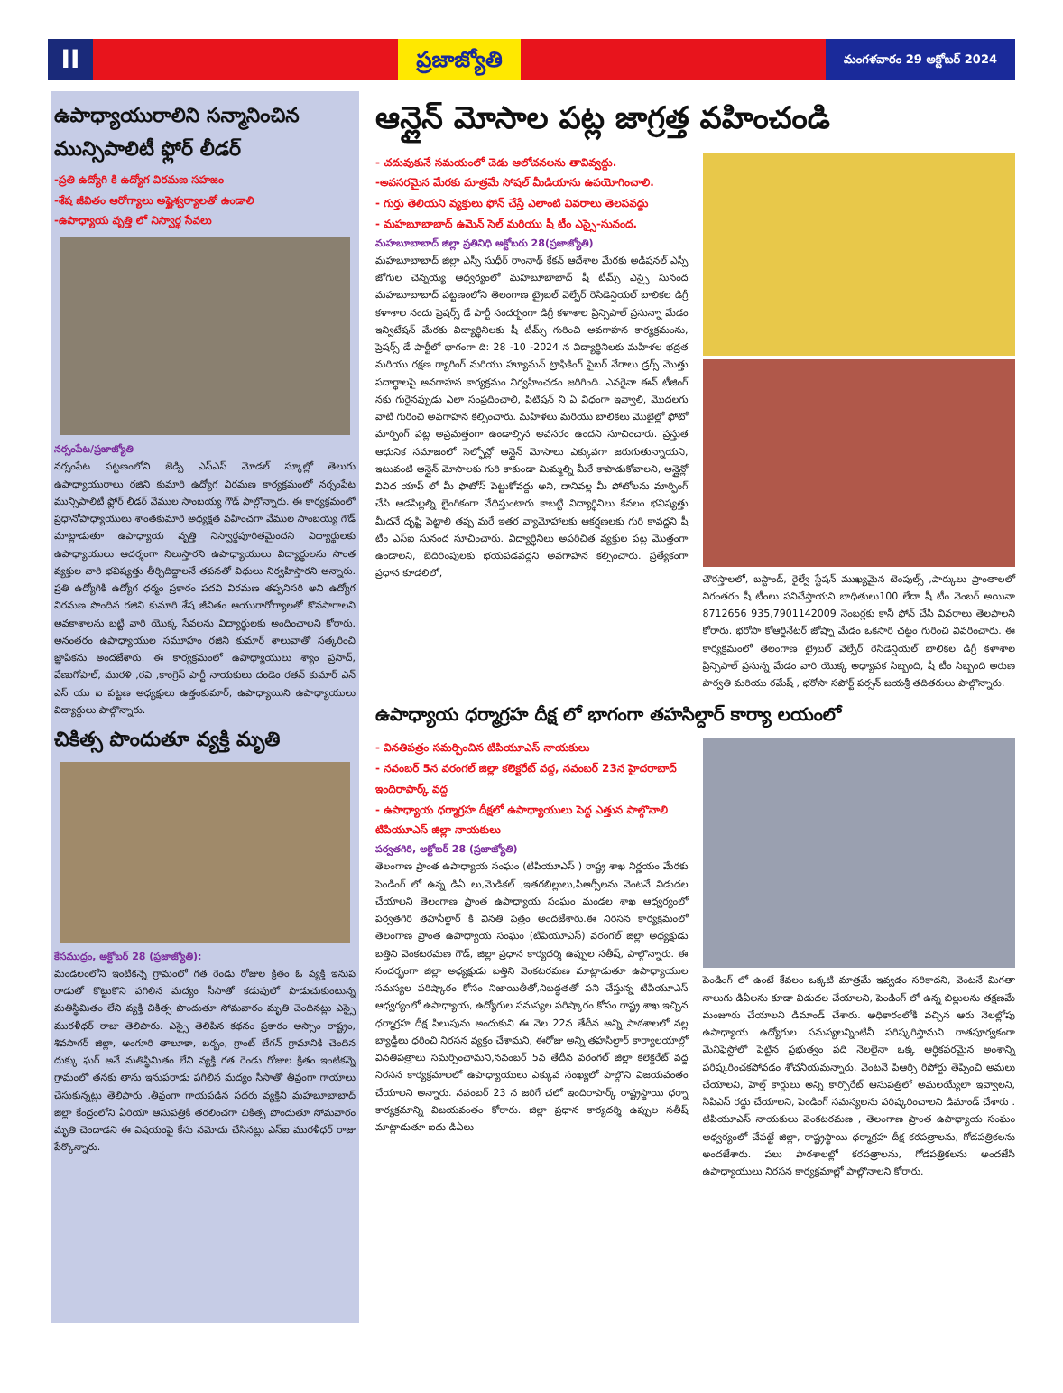II
ప్రజాజ్యోతి
మంగళవారం 29 అక్టోబర్ 2024
ఉపాధ్యాయురాలిని సన్మానించిన మున్సిపాలిటీ ఫ్లోర్ లీడర్
-ప్రతి ఉద్యోగి కి ఉద్యోగ విరమణ సహజం
-శేష జీవితం ఆరోగ్యాలు అష్టైశ్వర్యాలతో ఉండాలి
-ఉపాధ్యాయ వృత్తి లో నిస్వార్థ సేవలు
నర్సంపేట/ప్రజాజ్యోతి
నర్సంపేట పట్టణంలోని జెడ్పి ఎస్ఎస్ మోడల్ స్కూల్లో తెలుగు ఉపాధ్యాయురాలు రజిని కుమారి ఉద్యోగ విరమణ కార్యక్రమంలో నర్సంపేట మున్సిపాలిటీ ఫ్లోర్ లీడర్ వేముల సాంబయ్య గౌడ్ పాల్గొన్నారు. ఈ కార్యక్రమంలో ప్రధానోపాధ్యాయులు శాంతకుమారి అధ్యక్షత వహించగా వేముల సాంబయ్య గౌడ్ మాట్లాడుతూ ఉపాధ్యాయ వృత్తి నిస్వార్థపూరితమైందని విద్యార్థులకు ఉపాధ్యాయులు ఆదర్శంగా నిలుస్తారని ఉపాధ్యాయులు విద్యార్థులను సొంత వ్యక్తుల వారి భవిష్యత్తు తీర్చిదిద్దాలనే తపనతో విధులు నిర్వహిస్తారని అన్నారు. ప్రతి ఉద్యోగికి ఉద్యోగ ధర్మం ప్రకారం పదవి విరమణ తప్పనిసరి అని ఉద్యోగ విరమణ పొందిన రజిని కుమారి శేష జీవితం ఆయురారోగ్యాలతో కొనసాగాలని అవకాశాలను బట్టి వారి యొక్క సేవలను విద్యార్థులకు అందించాలని కోరారు. అనంతరం ఉపాధ్యాయుల సమూహం రజిని కుమార్ శాలువాతో సత్కరించి జ్ఞాపికను అందజేశారు. ఈ కార్యక్రమంలో ఉపాధ్యాయులు శ్యాం ప్రసాద్, వేణుగోపాల్, మురళి ,రవి ,కాంగ్రెస్ పార్టీ నాయకులు దండెం రతన్ కుమార్ ఎన్ ఎస్ యు ఐ పట్టణ అధ్యక్షులు ఉత్తంకుమార్, ఉపాధ్యాయిని ఉపాధ్యాయులు విద్యార్థులు పాల్గొన్నారు.
చికిత్స పొందుతూ వ్యక్తి మృతి
కేసముద్రం, అక్టోబర్ 28 (ప్రజాజ్యోతి):
మండలంలోని ఇంటికన్నె గ్రామంలో గత రెండు రోజుల క్రితం ఓ వ్యక్తి ఇనుప రాడుతో కొట్టుకొని పగిలిన మద్యం సీసాతో కడుపులో పొడుచుకుంటున్న మతిస్థిమితం లేని వ్యక్తి చికిత్స పొందుతూ సోమవారం మృతి చెందినట్లు ఎస్సై మురళీధర్ రాజు తెలిపారు. ఎస్సై తెలిపిన కథనం ప్రకారం అస్సాం రాష్ట్రం, శివసాగర్ జిల్లా, అంగూరి తాలూకా, బర్బం, గ్రాంట్ బేగన్ గ్రామానికి చెందిన దుక్కు ఘర్ అనే మతిస్థిమితం లేని వ్యక్తి గత రెండు రోజుల క్రితం ఇంటికన్నె గ్రామంలో తనకు తాను ఇనుపరాడు పగిలిన మద్యం సీసాతో తీవ్రంగా గాయాలు చేసుకున్నట్లు తెలిపారు .తీవ్రంగా గాయపడిన సదరు వ్యక్తిని మహబూబాబాద్ జిల్లా కేంద్రంలోని ఏరియా ఆసుపత్రికి తరలించగా చికిత్స పొందుతూ సోమవారం మృతి చెందాడని ఈ విషయంపై కేసు నమోదు చేసినట్లు ఎస్ఐ మురళీధర్ రాజు పేర్కొన్నారు.
ఆన్లైన్ మోసాల పట్ల జాగ్రత్త వహించండి
- చదువుకునే సమయంలో చెడు ఆలోచనలను తావివ్వద్దు.
-అవసరమైన మేరకు మాత్రమే సోషల్ మీడియాను ఉపయోగించాలి.
- గుర్తు తెలియని వ్యక్తులు ఫోన్ చేస్తే ఎలాంటి వివరాలు తెలపవద్దు
- మహబూబాబాద్ ఉమెన్ సెల్ మరియు షీ టీం ఎస్సై-సునంద.
మహబూబాబాద్ జిల్లా ప్రతినిధి అక్టోబరు 28(ప్రజాజ్యోతి)
మహబూబాబాద్ జిల్లా ఎస్పీ సుధీర్ రాంనాథ్ కేకన్ ఆదేశాల మేరకు అడిషనల్ ఎస్పీ జోగుల చెన్నయ్య ఆధ్వర్యంలో మహబూబాబాద్ షీ టీమ్స్ ఎస్సై సునంద మహబూబాబాద్ పట్టణంలోని తెలంగాణ ట్రైబల్ వెల్ఫేర్ రెసిడెన్షియల్ బాలికల డిగ్రీ కళాశాల నందు ఫ్రెషర్స్ డే పార్టీ సందర్భంగా డిగ్రీ కళాశాల ప్రిన్సిపాల్ ప్రసున్నా మేడం ఇన్విటేషన్ మేరకు విద్యార్థినిలకు షీ టీమ్స్ గురించి అవగాహన కార్యక్రమంను, ప్రెషర్స్ డే పార్టీలో భాగంగా ది: 28 -10 -2024 న విద్యార్థినిలకు మహిళల భద్రత మరియు రక్షణ ర్యాగింగ్ మరియు హ్యూమన్ ట్రాఫికింగ్ సైబర్ నేరాలు డ్రగ్స్ మొత్తు పదార్థాలపై అవగాహన కార్యక్రమం నిర్వహించడం జరిగింది. ఎవరైనా ఈవ్ టీజింగ్ నకు గురైనప్పుడు ఎలా సంప్రదించాలి, పిటిషన్ ని ఏ విధంగా ఇవ్వాలి, మొదలగు వాటి గురించి అవగాహన కల్పించారు. మహిళలు మరియు బాలికలు మొబైల్లో ఫోటో మార్ఫింగ్ పట్ల అప్రమత్తంగా ఉండాల్సిన అవసరం ఉందని సూచించారు. ప్రస్తుత ఆధునిక సమాజంలో సెల్ఫోన్లో ఆన్లైన్ మోసాలు ఎక్కువగా జరుగుతున్నాయని, ఇటువంటి ఆన్లైన్ మోసాలకు గురి కాకుండా మిమ్మల్ని మీరే కాపాడుకోవాలని, ఆన్లైన్లో వివిధ యాప్ లో మీ ఫొటోస్ పెట్టుకోవద్దు అని, దానివల్ల మీ ఫోటోలను మార్ఫింగ్ చేసి ఆడపిల్లల్ని లైంగికంగా వేధిస్తుంటారు కాబట్టి విద్యార్థినిలు కేవలం భవిష్యత్తు మీదనే దృష్టి పెట్టాలి తప్ప మరే ఇతర వ్యామోహాలకు ఆకర్షణలకు గురి కావద్దని షీ టీం ఎస్ఐ సునంద సూచించారు. విద్యార్థినిలు అపరిచిత వ్యక్తుల పట్ల మొత్తంగా ఉండాలని, బెదిరింపులకు భయపడవద్దని అవగాహన కల్పించారు. ప్రత్యేకంగా ప్రధాన కూడలిలో,
చౌరస్తాలలో, బస్టాండ్, రైల్వే స్టేషన్ ముఖ్యమైన టెంపుల్స్ ,పార్కులు ప్రాంతాలలో నిరంతరం షీ టీంలు పనిచేస్తాయని బాధితులు100 లేదా షీ టీం నెంబర్ అయినా 8712656 935,7901142009 నెంబర్లకు కానీ ఫోన్ చేసి వివరాలు తెలపాలని కోరారు. భరోసా కోఆర్డినేటర్ జోష్నా మేడం ఒకసారి చట్టం గురించి వివరించారు. ఈ కార్యక్రమంలో తెలంగాణ ట్రైబల్ వెల్ఫేర్ రెసిడెన్షియల్ బాలికల డిగ్రీ కళాశాల ప్రిన్సిపాల్ ప్రసున్న మేడం వారి యొక్క అధ్యాపక సిబ్బంది, షీ టీం సిబ్బంది అరుణ పార్వతి మరియు రమేష్ , భరోసా సపోర్ట్ పర్సన్ జయశ్రీ తదితరులు పాల్గొన్నారు.
ఉపాధ్యాయ ధర్మాగ్రహ దీక్ష లో భాగంగా తహసిల్దార్ కార్యా లయంలో
- వినతిపత్రం సమర్పించిన టిపియూఎస్ నాయకులు
- నవంబర్ 5న వరంగల్ జిల్లా కలెక్టరేట్ వద్ద, నవంబర్ 23న హైదరాబాద్ ఇందిరాపార్క్ వద్ద
- ఉపాధ్యాయ ధర్మాగ్రహ దీక్షలో ఉపాధ్యాయులు పెద్ద ఎత్తున పాల్గొనాలి టిపియూఎస్ జిల్లా నాయకులు
పర్వతగిరి, అక్టోబర్ 28 (ప్రజాజ్యోతి)
తెలంగాణ ప్రాంత ఉపాధ్యాయ సంఘం (టిపియూఎస్ ) రాష్ట్ర శాఖ నిర్ణయం మేరకు పెండింగ్ లో ఉన్న డిఏ లు,మెడికల్ ,ఇతరబిల్లులు,పిఆర్సీలను వెంటనే విడుదల చేయాలని తెలంగాణ ప్రాంత ఉపాధ్యాయ సంఘం మండల శాఖ ఆధ్వర్యంలో పర్వతగిరి తహసీల్దార్ కి వినతి పత్రం అందజేశారు.ఈ నిరసన కార్యక్రమంలో తెలంగాణ ప్రాంత ఉపాధ్యాయ సంఘం (టిపియూఎస్) వరంగల్ జిల్లా అధ్యక్షుడు బత్తిని వెంకటరమణ గౌడ్, జిల్లా ప్రధాన కార్యదర్శి ఉప్పుల సతీష్, పాల్గొన్నారు. ఈ సందర్భంగా జిల్లా అధ్యక్షుడు బత్తిని వెంకటరమణ మాట్లాడుతూ ఉపాధ్యాయుల సమస్యల పరిష్కారం కోసం నిజాయితీతో,నిబద్ధతతో పని చేస్తున్న టిపియూఎస్ ఆధ్వర్యంలో ఉపాధ్యాయ, ఉద్యోగుల సమస్యల పరిష్కారం కోసం రాష్ట్ర శాఖ ఇచ్చిన ధర్మాగ్రహ దీక్ష పిలుపును అందుకుని ఈ నెల 22వ తేదీన అన్ని పాఠశాలలో నల్ల బ్యాడ్జీలు ధరించి నిరసన వ్యక్తం చేశామని, ఈరోజు అన్ని తహసిల్దార్ కార్యాలయాల్లో వినతిపత్రాలు సమర్పించామని,నవంబర్ 5వ తేదీన వరంగల్ జిల్లా కలెక్టరేట్ వద్ద నిరసన కార్యక్రమాలలో ఉపాధ్యాయులు ఎక్కువ సంఖ్యలో పాల్గొని విజయవంతం చేయాలని అన్నారు. నవంబర్ 23 న జరిగే చలో ఇందిరాపార్క్ రాష్ట్రస్థాయి ధర్నా కార్యక్రమాన్ని విజయవంతం కోరారు. జిల్లా ప్రధాన కార్యదర్శి ఉప్పుల సతీష్ మాట్లాడుతూ ఐదు డిఏలు
పెండింగ్ లో ఉంటే కేవలం ఒక్కటి మాత్రమే ఇవ్వడం సరికాదని, వెంటనే మిగతా నాలుగు డిఏలను కూడా విడుదల చేయాలని, పెండింగ్ లో ఉన్న బిల్లులను తక్షణమే మంజూరు చేయాలని డిమాండ్ చేశారు. అధికారంలోకి వచ్చిన ఆరు నెలల్లోపు ఉపాధ్యాయ ఉద్యోగుల సమస్యలన్నింటినీ పరిష్కరిస్తామని రాతపూర్వకంగా మేనిఫెస్టోలో పెట్టిన ప్రభుత్వం పది నెలలైనా ఒక్క ఆర్థికపరమైన అంశాన్ని పరిష్కరించకపోవడం శోచనీయమన్నారు. వెంటనే పిఆర్సి రిపోర్టు తెప్పించి అమలు చేయాలని, హెల్త్ కార్డులు అన్ని కార్పొరేట్ ఆసుపత్రిలో అమలయ్యేలా ఇవ్వాలని, సిపిఎస్ రద్దు చేయాలని, పెండింగ్ సమస్యలను పరిష్కరించాలని డిమాండ్ చేశారు . టిపియూఎస్ నాయకులు వెంకటరమణ , తెలంగాణ ప్రాంత ఉపాధ్యాయ సంఘం ఆధ్వర్యంలో చేపట్టే జిల్లా, రాష్ట్రస్థాయి ధర్మాగ్రహ దీక్ష కరపత్రాలను, గోడపత్రికలను అందజేశారు. పలు పాఠశాలల్లో కరపత్రాలను, గోడపత్రికలను అందజేసి ఉపాధ్యాయులు నిరసన కార్యక్రమాల్లో పాల్గొనాలని కోరారు.